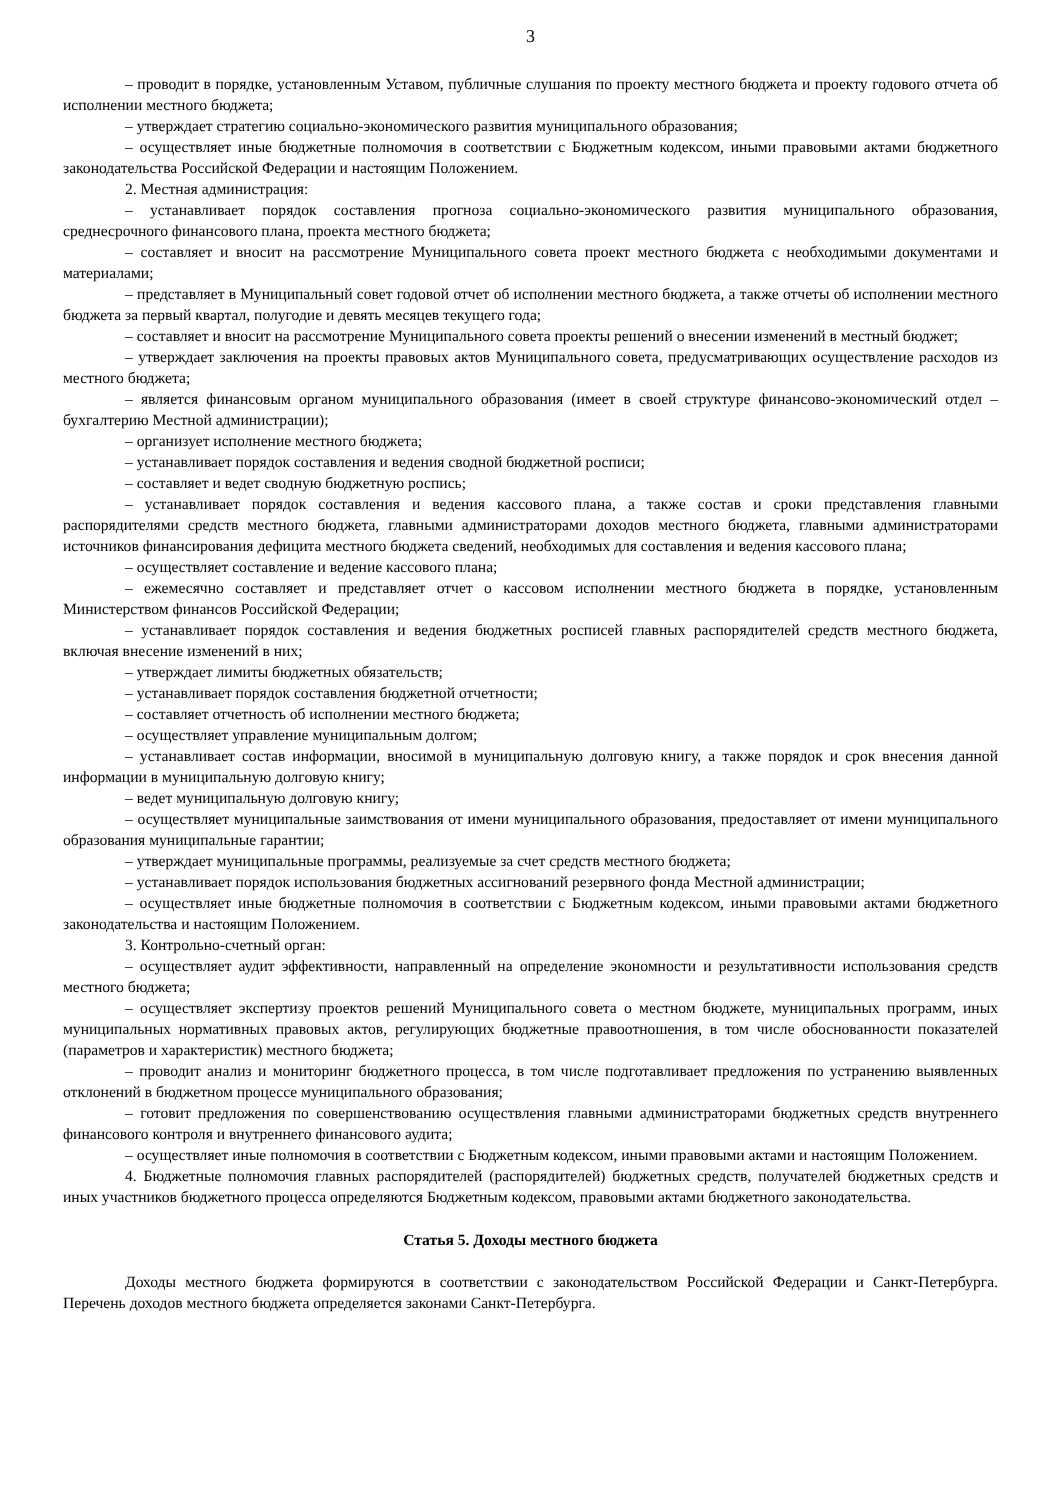3
– проводит в порядке, установленным Уставом, публичные слушания по проекту местного бюджета и проекту годового отчета об исполнении местного бюджета;
– утверждает стратегию социально-экономического развития муниципального образования;
– осуществляет иные бюджетные полномочия в соответствии с Бюджетным кодексом, иными правовыми актами бюджетного законодательства Российской Федерации и настоящим Положением.
2. Местная администрация:
– устанавливает порядок составления прогноза социально-экономического развития муниципального образования, среднесрочного финансового плана, проекта местного бюджета;
– составляет и вносит на рассмотрение Муниципального совета проект местного бюджета с необходимыми документами и материалами;
– представляет в Муниципальный совет годовой отчет об исполнении местного бюджета, а также отчеты об исполнении местного бюджета за первый квартал, полугодие и девять месяцев текущего года;
– составляет и вносит на рассмотрение Муниципального совета проекты решений о внесении изменений в местный бюджет;
– утверждает заключения на проекты правовых актов Муниципального совета, предусматривающих осуществление расходов из местного бюджета;
– является финансовым органом муниципального образования (имеет в своей структуре финансово-экономический отдел – бухгалтерию Местной администрации);
– организует исполнение местного бюджета;
– устанавливает порядок составления и ведения сводной бюджетной росписи;
– составляет и ведет сводную бюджетную роспись;
– устанавливает порядок составления и ведения кассового плана, а также состав и сроки представления главными распорядителями средств местного бюджета, главными администраторами доходов местного бюджета, главными администраторами источников финансирования дефицита местного бюджета сведений, необходимых для составления и ведения кассового плана;
– осуществляет составление и ведение кассового плана;
– ежемесячно составляет и представляет отчет о кассовом исполнении местного бюджета в порядке, установленным Министерством финансов Российской Федерации;
– устанавливает порядок составления и ведения бюджетных росписей главных распорядителей средств местного бюджета, включая внесение изменений в них;
– утверждает лимиты бюджетных обязательств;
– устанавливает порядок составления бюджетной отчетности;
– составляет отчетность об исполнении местного бюджета;
– осуществляет управление муниципальным долгом;
– устанавливает состав информации, вносимой в муниципальную долговую книгу, а также порядок и срок внесения данной информации в муниципальную долговую книгу;
– ведет муниципальную долговую книгу;
– осуществляет муниципальные заимствования от имени муниципального образования, предоставляет от имени муниципального образования муниципальные гарантии;
– утверждает муниципальные программы, реализуемые за счет средств местного бюджета;
– устанавливает порядок использования бюджетных ассигнований резервного фонда Местной администрации;
– осуществляет иные бюджетные полномочия в соответствии с Бюджетным кодексом, иными правовыми актами бюджетного законодательства и настоящим Положением.
3. Контрольно-счетный орган:
– осуществляет аудит эффективности, направленный на определение экономности и результативности использования средств местного бюджета;
– осуществляет экспертизу проектов решений Муниципального совета о местном бюджете, муниципальных программ, иных муниципальных нормативных правовых актов, регулирующих бюджетные правоотношения, в том числе обоснованности показателей (параметров и характеристик) местного бюджета;
– проводит анализ и мониторинг бюджетного процесса, в том числе подготавливает предложения по устранению выявленных отклонений в бюджетном процессе муниципального образования;
– готовит предложения по совершенствованию осуществления главными администраторами бюджетных средств внутреннего финансового контроля и внутреннего финансового аудита;
– осуществляет иные полномочия в соответствии с Бюджетным кодексом, иными правовыми актами и настоящим Положением.
4. Бюджетные полномочия главных распорядителей (распорядителей) бюджетных средств, получателей бюджетных средств и иных участников бюджетного процесса определяются Бюджетным кодексом, правовыми актами бюджетного законодательства.
Статья 5. Доходы местного бюджета
Доходы местного бюджета формируются в соответствии с законодательством Российской Федерации и Санкт-Петербурга. Перечень доходов местного бюджета определяется законами Санкт-Петербурга.